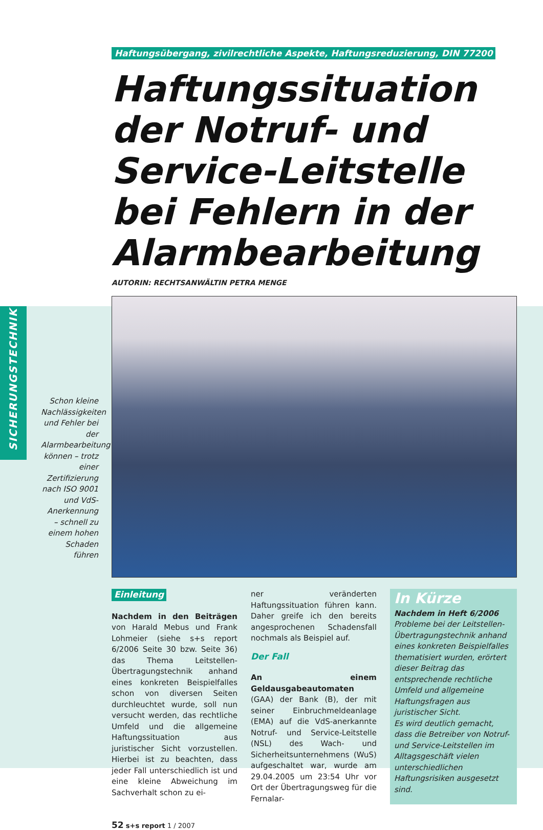SICHERUNGSTECHNIK
Schon kleine Nachlässigkeiten und Fehler bei der Alarmbearbeitung können – trotz einer Zertifizierung nach ISO 9001 und VdS-Anerkennung – schnell zu einem hohen Schaden führen
Haftungsübergang, zivilrechtliche Aspekte, Haftungsreduzierung, DIN 77200
Haftungssituation der Notruf- und Service-Leitstelle bei Fehlern in der Alarmbearbeitung
AUTORIN: RECHTSANWÄLTIN PETRA MENGE
Einleitung
Nachdem in den Beiträgen von Harald Mebus und Frank Lohmeier (siehe s+s report 6/2006 Seite 30 bzw. Seite 36) das Thema Leitstellen-Übertragungstechnik anhand eines konkreten Beispielfalles schon von diversen Seiten durchleuchtet wurde, soll nun versucht werden, das rechtliche Umfeld und die allgemeine Haftungssituation aus juristischer Sicht vorzustellen. Hierbei ist zu beachten, dass jeder Fall unterschiedlich ist und eine kleine Abweichung im Sachverhalt schon zu ei-
ner veränderten Haftungssituation führen kann. Daher greife ich den bereits angesprochenen Schadensfall nochmals als Beispiel auf.
Der Fall
An einem Geldausgabeautomaten (GAA) der Bank (B), der mit seiner Einbruchmeldeanlage (EMA) auf die VdS-anerkannte Notruf- und Service-Leitstelle (NSL) des Wach- und Sicherheitsunternehmens (WuS) aufgeschaltet war, wurde am 29.04.2005 um 23:54 Uhr vor Ort der Übertragungsweg für die Fernalar-
In Kürze
Nachdem in Heft 6/2006 Probleme bei der Leitstellen-Übertragungstechnik anhand eines konkreten Beispielfalles thematisiert wurden, erörtert dieser Beitrag das entsprechende rechtliche Umfeld und allgemeine Haftungsfragen aus juristischer Sicht.
Es wird deutlich gemacht, dass die Betreiber von Notruf- und Service-Leitstellen im Alltagsgeschäft vielen unterschiedlichen Haftungsrisiken ausgesetzt sind.
52 s+s report 1 / 2007